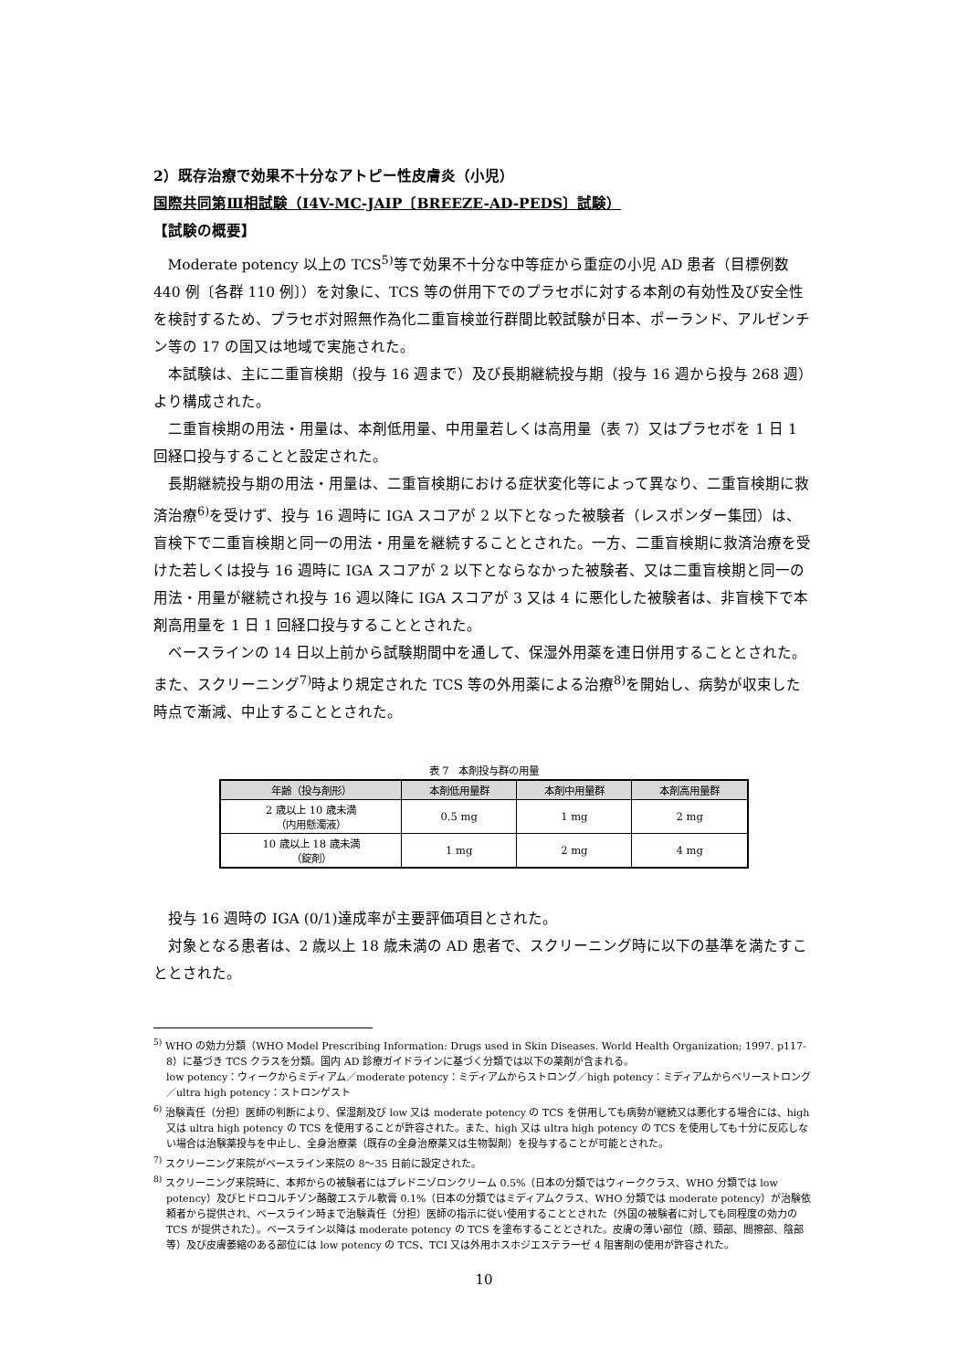2）既存治療で効果不十分なアトピー性皮膚炎（小児）
国際共同第Ⅲ相試験（I4V-MC-JAIP〔BREEZE-AD-PEDS〕試験）
【試験の概要】
Moderate potency 以上の TCS<sup>5)</sup>等で効果不十分な中等症から重症の小児 AD 患者（目標例数 440 例〔各群 110 例〕）を対象に、TCS 等の併用下でのプラセボに対する本剤の有効性及び安全性を検討するため、プラセボ対照無作為化二重盲検並行群間比較試験が日本、ポーランド、アルゼンチン等の 17 の国又は地域で実施された。
本試験は、主に二重盲検期（投与 16 週まで）及び長期継続投与期（投与 16 週から投与 268 週）より構成された。
二重盲検期の用法・用量は、本剤低用量、中用量若しくは高用量（表 7）又はプラセボを 1 日 1 回経口投与することと設定された。
長期継続投与期の用法・用量は、二重盲検期における症状変化等によって異なり、二重盲検期に救済治療<sup>6)</sup>を受けず、投与 16 週時に IGA スコアが 2 以下となった被験者（レスポンダー集団）は、盲検下で二重盲検期と同一の用法・用量を継続することとされた。一方、二重盲検期に救済治療を受けた若しくは投与 16 週時に IGA スコアが 2 以下とならなかった被験者、又は二重盲検期と同一の用法・用量が継続され投与 16 週以降に IGA スコアが 3 又は 4 に悪化した被験者は、非盲検下で本剤高用量を 1 日 1 回経口投与することとされた。
ベースラインの 14 日以上前から試験期間中を通して、保湿外用薬を連日併用することとされた。また、スクリーニング<sup>7)</sup>時より規定された TCS 等の外用薬による治療<sup>8)</sup>を開始し、病勢が収束した時点で漸減、中止することとされた。
表 7　本剤投与群の用量
| 年齢（投与剤形） | 本剤低用量群 | 本剤中用量群 | 本剤高用量群 |
| --- | --- | --- | --- |
| 2 歳以上 10 歳未満 （内用懸濁液） | 0.5 mg | 1 mg | 2 mg |
| 10 歳以上 18 歳未満 （錠剤） | 1 mg | 2 mg | 4 mg |
投与 16 週時の IGA (0/1)達成率が主要評価項目とされた。
対象となる患者は、2 歳以上 18 歳未満の AD 患者で、スクリーニング時に以下の基準を満たすこととされた。
<sup>5)</sup> WHO の効力分類（WHO Model Prescribing Information: Drugs used in Skin Diseases. World Health Organization; 1997. p117-8）に基づき TCS クラスを分類。国内 AD 診療ガイドラインに基づく分類では以下の薬剤が含まれる。
low potency：ウィークからミディアム／moderate potency：ミディアムからストロング／high potency：ミディアムからベリーストロング／ultra high potency：ストロンゲスト
<sup>6)</sup> 治験責任（分担）医師の判断により、保湿剤及び low 又は moderate potency の TCS を併用しても病勢が継続又は悪化する場合には、high 又は ultra high potency の TCS を使用することが許容された。また、high 又は ultra high potency の TCS を使用しても十分に反応しない場合は治験薬投与を中止し、全身治療薬（既存の全身治療薬又は生物製剤）を投与することが可能とされた。
<sup>7)</sup> スクリーニング来院がベースライン来院の 8〜35 日前に設定された。
<sup>8)</sup> スクリーニング来院時に、本邦からの被験者にはプレドニゾロンクリーム 0.5%（日本の分類ではウィーククラス、WHO 分類では low potency）及びヒドロコルチゾン酪酸エステル軟膏 0.1%（日本の分類ではミディアムクラス、WHO 分類では moderate potency）が治験依頼者から提供され、ベースライン時まで治験責任（分担）医師の指示に従い使用することとされた（外国の被験者に対しても同程度の効力の TCS が提供された）。ベースライン以降は moderate potency の TCS を塗布することとされた。皮膚の薄い部位（顔、頸部、間擦部、陰部等）及び皮膚萎縮のある部位には low potency の TCS、TCI 又は外用ホスホジエステラーゼ 4 阻害剤の使用が許容された。
10